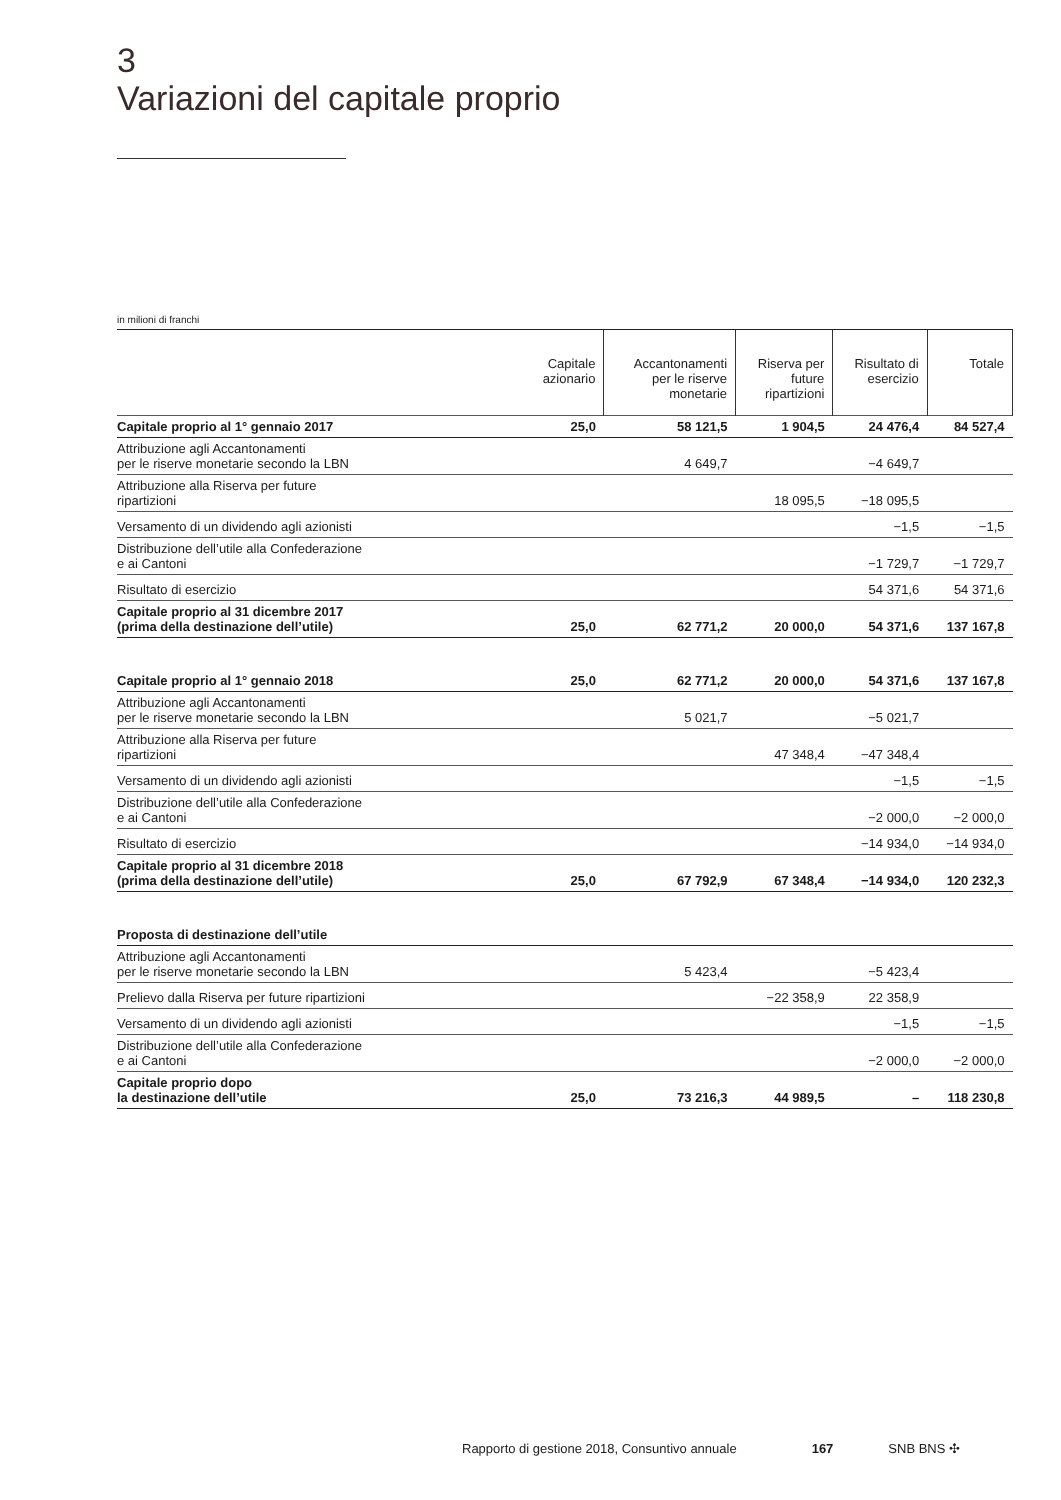3
Variazioni del capitale proprio
in milioni di franchi
| | Capitale azionario | Accantonamenti per le riserve monetarie | Riserva per future ripartizioni | Risultato di esercizio | Totale |
| --- | --- | --- | --- | --- | --- |
| Capitale proprio al 1° gennaio 2017 | 25,0 | 58 121,5 | 1 904,5 | 24 476,4 | 84 527,4 |
| Attribuzione agli Accantonamenti per le riserve monetarie secondo la LBN | | 4 649,7 | | −4 649,7 | |
| Attribuzione alla Riserva per future ripartizioni | | | 18 095,5 | −18 095,5 | |
| Versamento di un dividendo agli azionisti | | | | −1,5 | −1,5 |
| Distribuzione dell’utile alla Confederazione e ai Cantoni | | | | −1 729,7 | −1 729,7 |
| Risultato di esercizio | | | | 54 371,6 | 54 371,6 |
| Capitale proprio al 31 dicembre 2017 (prima della destinazione dell’utile) | 25,0 | 62 771,2 | 20 000,0 | 54 371,6 | 137 167,8 |
| Capitale proprio al 1° gennaio 2018 | 25,0 | 62 771,2 | 20 000,0 | 54 371,6 | 137 167,8 |
| Attribuzione agli Accantonamenti per le riserve monetarie secondo la LBN | | 5 021,7 | | −5 021,7 | |
| Attribuzione alla Riserva per future ripartizioni | | | 47 348,4 | −47 348,4 | |
| Versamento di un dividendo agli azionisti | | | | −1,5 | −1,5 |
| Distribuzione dell’utile alla Confederazione e ai Cantoni | | | | −2 000,0 | −2 000,0 |
| Risultato di esercizio | | | | −14 934,0 | −14 934,0 |
| Capitale proprio al 31 dicembre 2018 (prima della destinazione dell’utile) | 25,0 | 67 792,9 | 67 348,4 | −14 934,0 | 120 232,3 |
| Proposta di destinazione dell’utile | | | | | |
| Attribuzione agli Accantonamenti per le riserve monetarie secondo la LBN | | 5 423,4 | | −5 423,4 | |
| Prelievo dalla Riserva per future ripartizioni | | | −22 358,9 | 22 358,9 | |
| Versamento di un dividendo agli azionisti | | | | −1,5 | −1,5 |
| Distribuzione dell’utile alla Confederazione e ai Cantoni | | | | −2 000,0 | −2 000,0 |
| Capitale proprio dopo la destinazione dell’utile | 25,0 | 73 216,3 | 44 989,5 | – | 118 230,8 |
Rapporto di gestione 2018, Consuntivo annuale 167 SNB BNS ✣